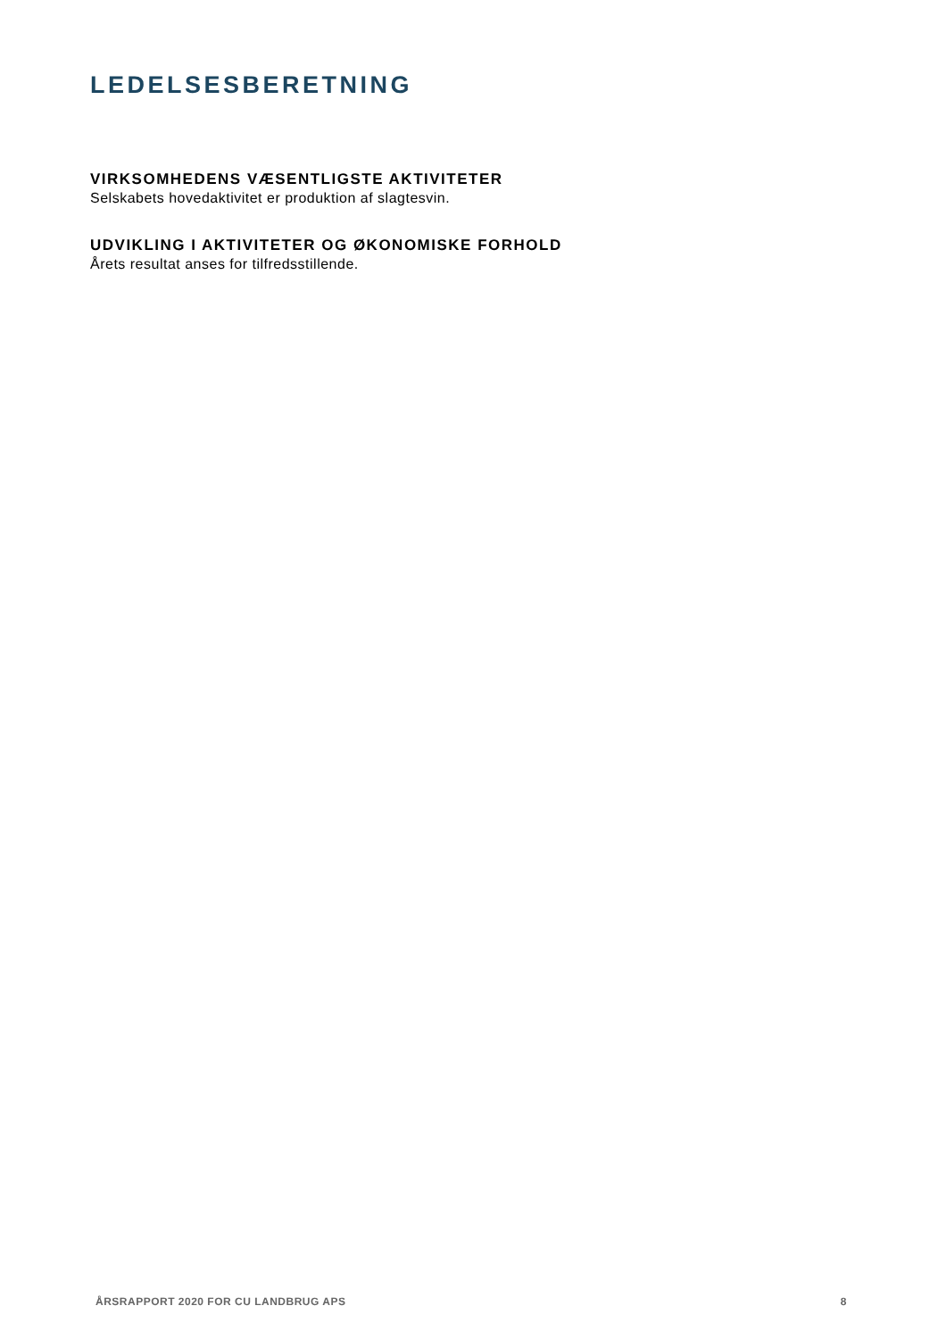LEDELSESBERETNING
VIRKSOMHEDENS VÆSENTLIGSTE AKTIVITETER
Selskabets hovedaktivitet er produktion af slagtesvin.
UDVIKLING I AKTIVITETER OG ØKONOMISKE FORHOLD
Årets resultat anses for tilfredsstillende.
ÅRSRAPPORT 2020 FOR CU LANDBRUG APS 8